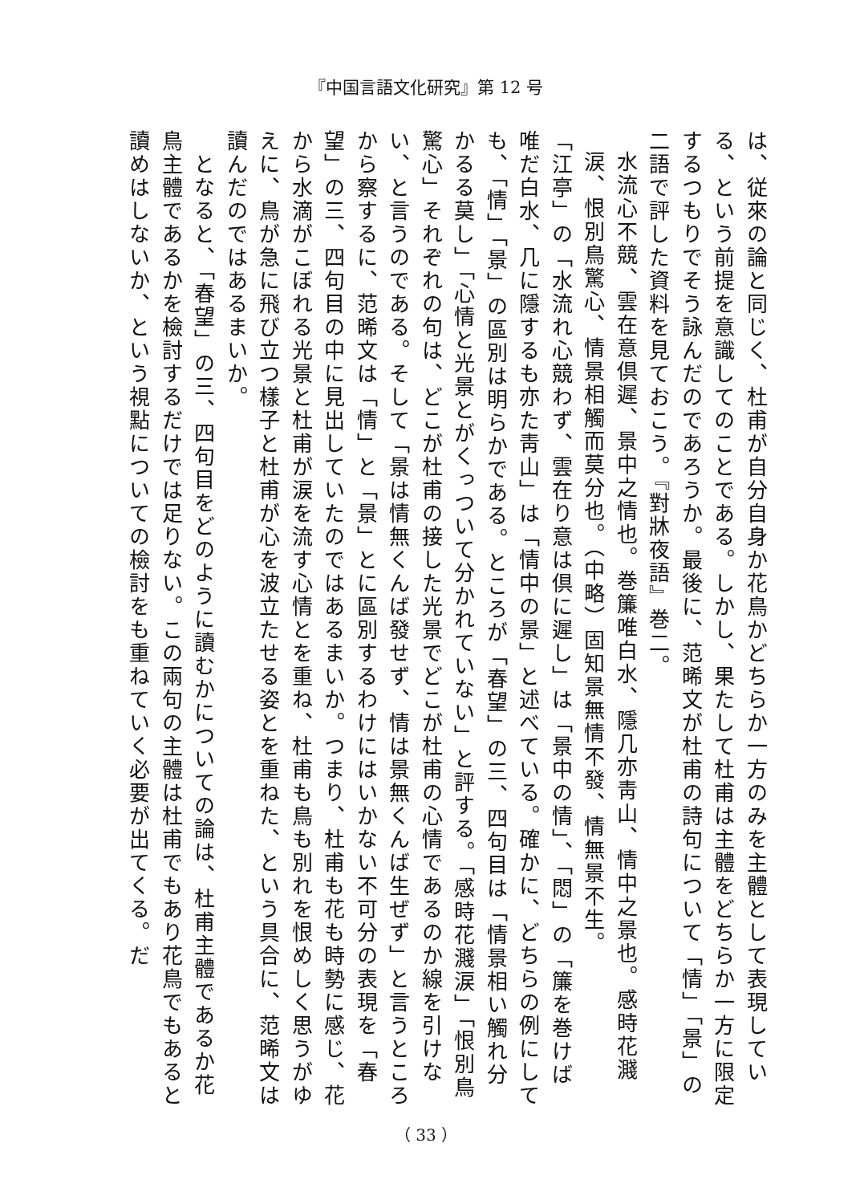『中国言語文化研究』第 12 号
は、従來の論と同じく、杜甫が自分自身か花鳥かどちらか一方のみを主體として表現している、という前提を意識してのことである。しかし、果たして杜甫は主體をどちらか一方に限定するつもりでそう詠んだのであろうか。最後に、范晞文が杜甫の詩句について「情」「景」の二語で評した資料を見ておこう。『對牀夜語』巻二。
水流心不競、雲在意倶遲、景中之情也。巻簾唯白水、隱几亦靑山、情中之景也。感時花濺涙、恨別鳥驚心、情景相觸而莫分也。（中略）固知景無情不發、情無景不生。
「江亭」の「水流れ心競わず、雲在り意は倶に遲し」は「景中の情」、「悶」の「簾を巻けば唯だ白水、几に隱するも亦た靑山」は「情中の景」と述べている。確かに、どちらの例にしても、「情」「景」の區別は明らかである。ところが「春望」の三、四句目は「情景相い觸れ分かるる莫し」「心情と光景とがくっついて分かれていない」と評する。「感時花濺涙」「恨別鳥驚心」それぞれの句は、どこが杜甫の接した光景でどこが杜甫の心情であるのか線を引けない、と言うのである。そして「景は情無くんば發せず、情は景無くんば生ぜず」と言うところから察するに、范晞文は「情」と「景」とに區別するわけにはいかない不可分の表現を「春望」の三、四句目の中に見出していたのではあるまいか。つまり、杜甫も花も時勢に感じ、花から水滴がこぼれる光景と杜甫が涙を流す心情とを重ね、杜甫も鳥も別れを恨めしく思うがゆえに、鳥が急に飛び立つ樣子と杜甫が心を波立たせる姿とを重ねた、という具合に、范晞文は讀んだのではあるまいか。
　となると、「春望」の三、四句目をどのように讀むかについての論は、杜甫主體であるか花鳥主體であるかを檢討するだけでは足りない。この兩句の主體は杜甫でもあり花鳥でもあると讀めはしないか、という視點についての檢討をも重ねていく必要が出てくる。だ
（ 33 ）